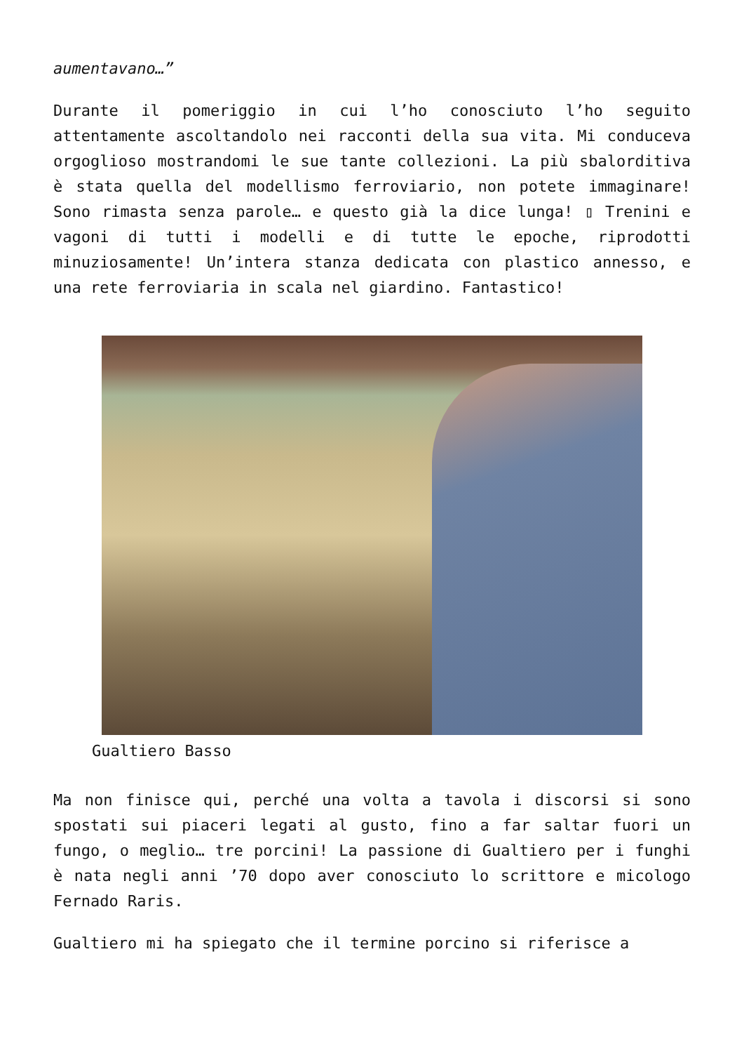aumentavano…”
Durante il pomeriggio in cui l’ho conosciuto l’ho seguito attentamente ascoltandolo nei racconti della sua vita. Mi conduceva orgoglioso mostrandomi le sue tante collezioni. La più sbalorditiva è stata quella del modellismo ferroviario, non potete immaginare! Sono rimasta senza parole… e questo già la dice lunga! ▯ Trenini e vagoni di tutti i modelli e di tutte le epoche, riprodotti minuziosamente! Un’intera stanza dedicata con plastico annesso, e una rete ferroviaria in scala nel giardino. Fantastico!
Gualtiero Basso
Ma non finisce qui, perché una volta a tavola i discorsi si sono spostati sui piaceri legati al gusto, fino a far saltar fuori un fungo, o meglio… tre porcini! La passione di Gualtiero per i funghi è nata negli anni ’70 dopo aver conosciuto lo scrittore e micologo Fernado Raris.
Gualtiero mi ha spiegato che il termine porcino si riferisce a